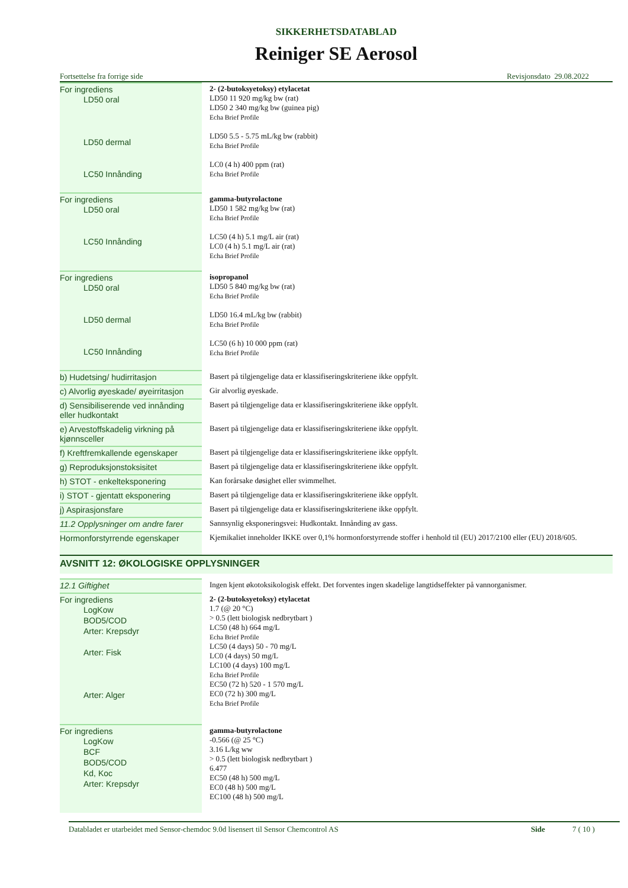SIKKERHETSDATABLAD
Reiniger SE Aerosol
Fortsettelse fra forrige side Revisjonsdato 29.08.2022
| For ingrediens LD50 oral LD50 dermal LC50 Innånding | 2- (2-butoksyetoksy) etylacetat LD50 11 920 mg/kg bw (rat) LD50 2 340 mg/kg bw (guinea pig) Echa Brief Profile LD50 5.5 - 5.75 mL/kg bw (rabbit) Echa Brief Profile LC0 (4 h) 400 ppm (rat) Echa Brief Profile |
| For ingrediens LD50 oral LC50 Innånding | gamma-butyrolactone LD50 1 582 mg/kg bw (rat) Echa Brief Profile LC50 (4 h) 5.1 mg/L air (rat) LC0 (4 h) 5.1 mg/L air (rat) Echa Brief Profile |
| For ingrediens LD50 oral LD50 dermal LC50 Innånding | isopropanol LD50 5 840 mg/kg bw (rat) Echa Brief Profile LD50 16.4 mL/kg bw (rabbit) Echa Brief Profile LC50 (6 h) 10 000 ppm (rat) Echa Brief Profile |
| b) Hudetsing/ hudirritasjon | Basert på tilgjengelige data er klassifiseringskriteriene ikke oppfylt. |
| c) Alvorlig øyeskade/ øyeirritasjon | Gir alvorlig øyeskade. |
| d) Sensibiliserende ved innånding eller hudkontakt | Basert på tilgjengelige data er klassifiseringskriteriene ikke oppfylt. |
| e) Arvestoffskadelig virkning på kjønnsceller | Basert på tilgjengelige data er klassifiseringskriteriene ikke oppfylt. |
| f) Kreftfremkallende egenskaper | Basert på tilgjengelige data er klassifiseringskriteriene ikke oppfylt. |
| g) Reproduksjonstoksisitet | Basert på tilgjengelige data er klassifiseringskriteriene ikke oppfylt. |
| h) STOT - enkelteksponering | Kan forårsake døsighet eller svimmelhet. |
| i) STOT - gjentatt eksponering | Basert på tilgjengelige data er klassifiseringskriteriene ikke oppfylt. |
| j) Aspirasjonsfare | Basert på tilgjengelige data er klassifiseringskriteriene ikke oppfylt. |
| 11.2 Opplysninger om andre farer | Sannsynlig eksponeringsvei: Hudkontakt. Innånding av gass. |
| Hormonforstyrrende egenskaper | Kjemikaliet inneholder IKKE over 0,1% hormonforstyrrende stoffer i henhold til (EU) 2017/2100 eller (EU) 2018/605. |
AVSNITT 12: ØKOLOGISKE OPPLYSNINGER
| 12.1 Giftighet | Ingen kjent økotoksikologisk effekt. Det forventes ingen skadelige langtidseffekter på vannorganismer. |
| For ingrediens LogKow BOD5/COD Arter: Krepsdyr Arter: Fisk Arter: Alger | 2- (2-butoksyetoksy) etylacetat 1.7 (@ 20 °C) > 0.5 (lett biologisk nedbrytbart ) LC50 (48 h) 664 mg/L Echa Brief Profile LC50 (4 days) 50 - 70 mg/L LC0 (4 days) 50 mg/L LC100 (4 days) 100 mg/L Echa Brief Profile EC50 (72 h) 520 - 1 570 mg/L EC0 (72 h) 300 mg/L Echa Brief Profile |
| For ingrediens LogKow BCF BOD5/COD Kd, Koc Arter: Krepsdyr | gamma-butyrolactone -0.566 (@ 25 °C) 3.16 L/kg ww > 0.5 (lett biologisk nedbrytbart ) 6.477 EC50 (48 h) 500 mg/L EC0 (48 h) 500 mg/L EC100 (48 h) 500 mg/L |
Databladet er utarbeidet med Sensor-chemdoc 9.0d lisensert til Sensor Chemcontrol AS Side 7 ( 10 )